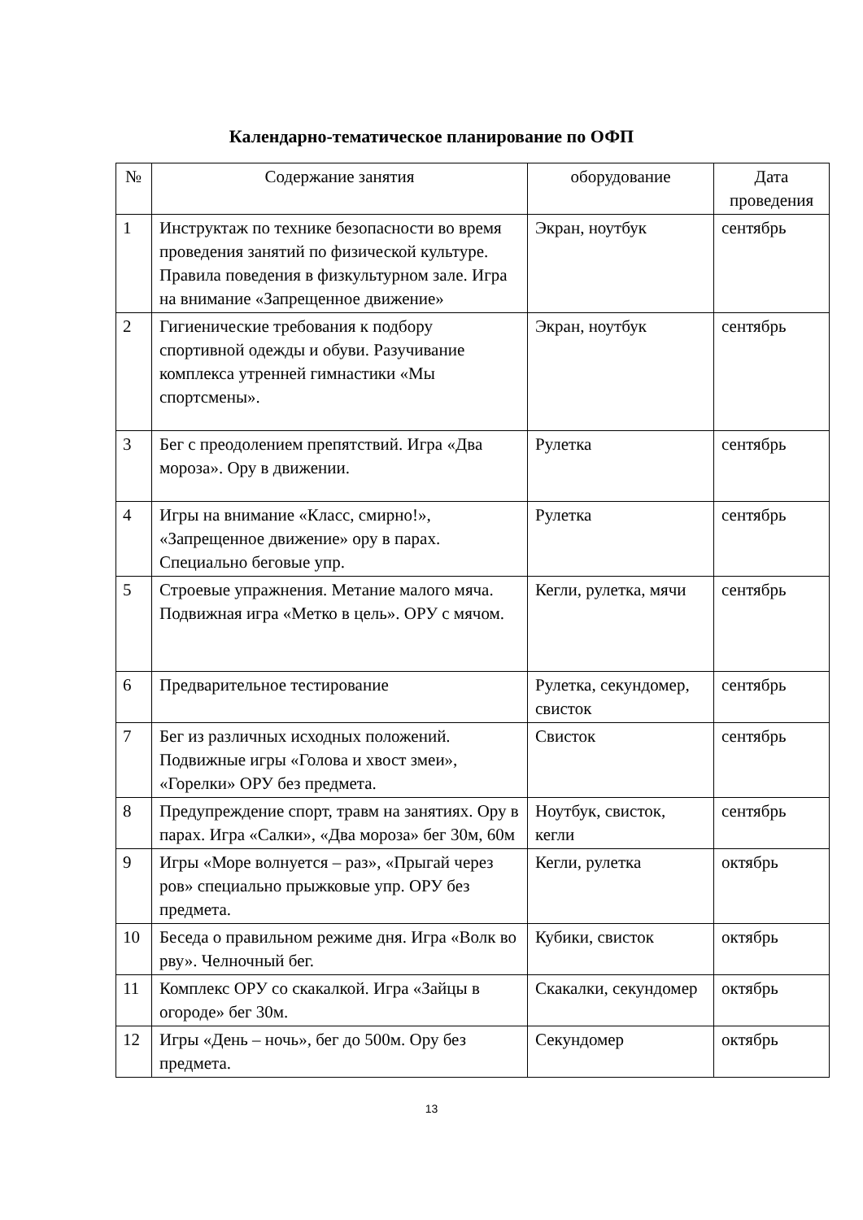Календарно-тематическое планирование по ОФП
| № | Содержание занятия | оборудование | Дата проведения |
| --- | --- | --- | --- |
| 1 | Инструктаж по технике безопасности во время проведения занятий по физической культуре. Правила поведения в физкультурном зале. Игра на внимание «Запрещенное движение» | Экран, ноутбук | сентябрь |
| 2 | Гигиенические требования к подбору спортивной одежды и обуви. Разучивание комплекса утренней гимнастики «Мы спортсмены». | Экран, ноутбук | сентябрь |
| 3 | Бег с преодолением препятствий. Игра «Два мороза». Ору в движении. | Рулетка | сентябрь |
| 4 | Игры на внимание «Класс, смирно!», «Запрещенное движение» ору в парах. Специально беговые упр. | Рулетка | сентябрь |
| 5 | Строевые упражнения. Метание малого мяча. Подвижная игра «Метко в цель». ОРУ с мячом. | Кегли, рулетка, мячи | сентябрь |
| 6 | Предварительное тестирование | Рулетка, секундомер, свисток | сентябрь |
| 7 | Бег из различных исходных положений. Подвижные игры «Голова и хвост змеи», «Горелки» ОРУ без предмета. | Свисток | сентябрь |
| 8 | Предупреждение спорт, травм на занятиях. Ору в парах. Игра «Салки», «Два мороза» бег 30м, 60м | Ноутбук, свисток, кегли | сентябрь |
| 9 | Игры «Море волнуется – раз», «Прыгай через ров» специально прыжковые упр. ОРУ без предмета. | Кегли, рулетка | октябрь |
| 10 | Беседа о правильном режиме дня. Игра «Волк во рву». Челночный бег. | Кубики, свисток | октябрь |
| 11 | Комплекс ОРУ со скакалкой. Игра «Зайцы в огороде» бег 30м. | Скакалки, секундомер | октябрь |
| 12 | Игры «День – ночь», бег до 500м. Ору без предмета. | Секундомер | октябрь |
13